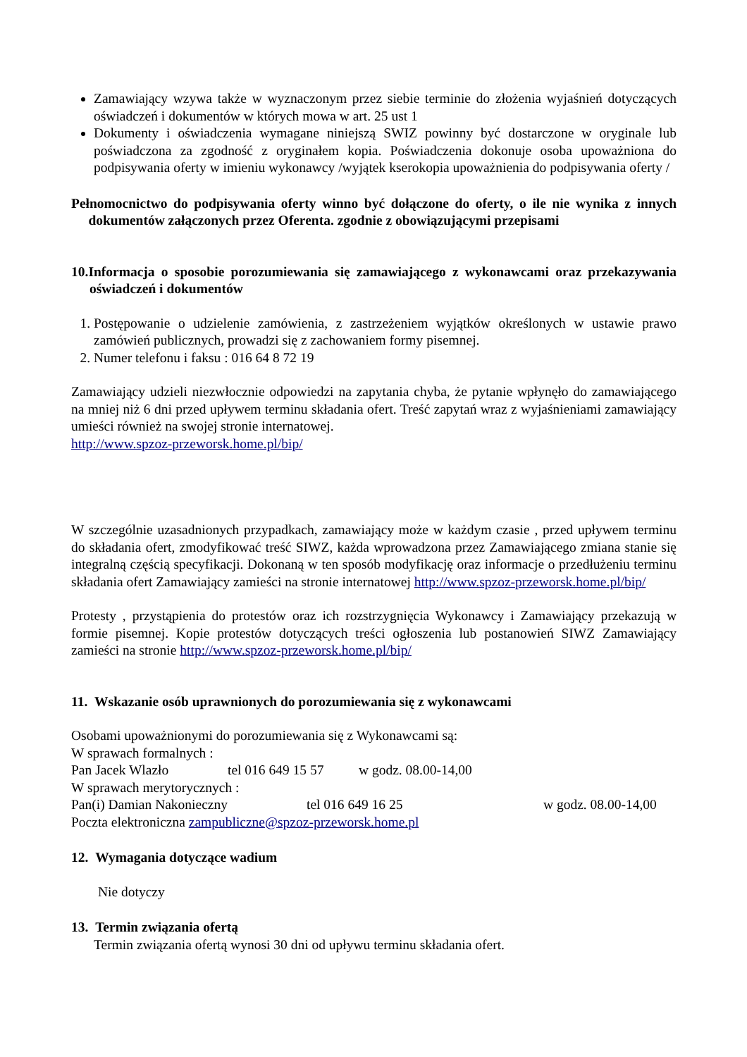Zamawiający wzywa także w wyznaczonym przez siebie terminie do złożenia wyjaśnień dotyczących oświadczeń i dokumentów w których mowa w art. 25 ust 1
Dokumenty i oświadczenia wymagane niniejszą SWIZ powinny być dostarczone w oryginale lub poświadczona za zgodność z oryginałem kopia. Poświadczenia dokonuje osoba upoważniona do podpisywania oferty w imieniu wykonawcy /wyjątek kserokopia upoważnienia do podpisywania oferty /
Pełnomocnictwo do podpisywania oferty winno być dołączone do oferty, o ile nie wynika z innych dokumentów załączonych przez Oferenta. zgodnie z obowiązującymi przepisami
10.Informacja o sposobie porozumiewania się zamawiającego z wykonawcami oraz przekazywania oświadczeń i dokumentów
1. Postępowanie o udzielenie zamówienia, z zastrzeżeniem wyjątków określonych w ustawie prawo zamówień publicznych, prowadzi się z zachowaniem formy pisemnej.
2. Numer telefonu i faksu : 016 64 8 72 19
Zamawiający udzieli niezwłocznie odpowiedzi na zapytania chyba, że pytanie wpłynęło do zamawiającego na mniej niż 6 dni przed upływem terminu składania ofert. Treść zapytań wraz z wyjaśnieniami zamawiający umieści również na swojej stronie internatowej.
http://www.spzoz-przeworsk.home.pl/bip/
W szczególnie uzasadnionych przypadkach, zamawiający może w każdym czasie , przed upływem terminu do składania ofert, zmodyfikować treść SIWZ, każda wprowadzona przez Zamawiającego zmiana stanie się integralną częścią specyfikacji. Dokonaną w ten sposób modyfikację oraz informacje o przedłużeniu terminu składania ofert Zamawiający zamieści na stronie internatowej http://www.spzoz-przeworsk.home.pl/bip/
Protesty , przystąpienia do protestów oraz ich rozstrzygnięcia Wykonawcy i Zamawiający przekazują w formie pisemnej. Kopie protestów dotyczących treści ogłoszenia lub postanowień SIWZ Zamawiający zamieści na stronie http://www.spzoz-przeworsk.home.pl/bip/
11. Wskazanie osób uprawnionych do porozumiewania się z wykonawcami
Osobami upoważnionymi do porozumiewania się z Wykonawcami są:
W sprawach formalnych :
Pan Jacek Wlazło tel 016 649 15 57 w godz. 08.00-14,00
W sprawach merytorycznych :
Pan(i) Damian Nakonieczny tel 016 649 16 25 w godz. 08.00-14,00
Poczta elektroniczna zampubliczne@spzoz-przeworsk.home.pl
12. Wymagania dotyczące wadium
Nie dotyczy
13. Termin związania ofertą
Termin związania ofertą wynosi 30 dni od upływu terminu składania ofert.